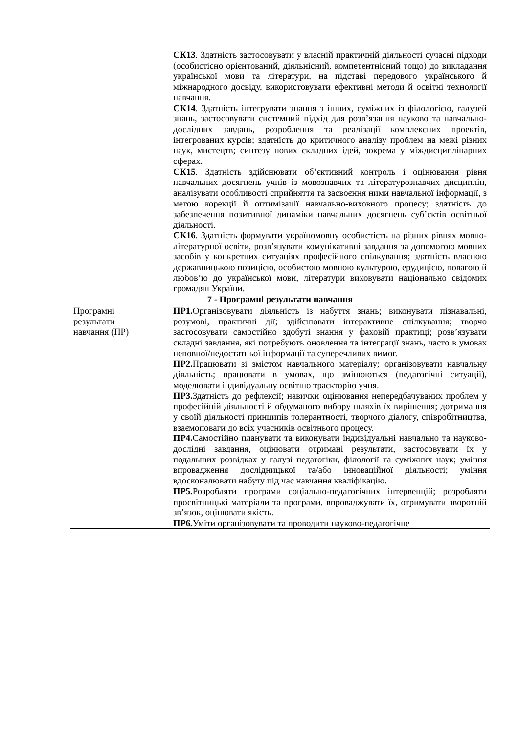| | СК13 . Здатність застосовувати у власній практичній діяльності сучасні підходи (особистісно орієнтований, діяльнісний, компетентнісний тощо) до викладання української мови та літератури, на підставі передового українського й міжнародного досвіду, використовувати ефективні методи й освітні технології навчання. СК14 . Здатність інтегрувати знання з інших, суміжних із філологією, галузей знань, застосовувати системний підхід для розв’язання науково та навчально-дослідних завдань, розроблення та реалізації комплексних проектів, інтегрованих курсів; здатність до критичного аналізу проблем на межі різних наук, мистецтв; синтезу нових складних ідей, зокрема у міждисциплінарних сферах. СК15 . Здатність здійснювати об’єктивний контроль і оцінювання рівня навчальних досягнень учнів із мовознавчих та літературознавчих дисциплін, аналізувати особливості сприйняття та засвоєння ними навчальної інформації, з метою корекції й оптимізації навчально-виховного процесу; здатність до забезпечення позитивної динаміки навчальних досягнень суб’єктів освітньої діяльності. СК16 . Здатність формувати україномовну особистість на різних рівнях мовно-літературної освіти, розв’язувати комунікативні завдання за допомогою мовних засобів у конкретних ситуаціях професійного спілкування; здатність власною державницькою позицією, особистою мовною культурою, ерудицією, повагою й любов’ю до української мови, літератури виховувати національно свідомих громадян України. |
| 7 - Програмні результати навчання | |
| Програмні результати навчання (ПР) | ПР1. Організовувати діяльність із набуття знань; виконувати пізнавальні, розумові, практичні дії; здійснювати інтерактивне спілкування; творчо застосовувати самостійно здобуті знання у фаховій практиці; розв’язувати складні завдання, які потребують оновлення та інтеграції знань, часто в умовах неповної/недостатньої інформації та суперечливих вимог. ПР2. Працювати зі змістом навчального матеріалу; організовувати навчальну діяльність; працювати в умовах, що змінюються (педагогічні ситуації), моделювати індивідуальну освітню траєкторію учня. ПР3. Здатність до рефлексії; навички оцінювання непередбачуваних проблем у професійній діяльності й обдуманого вибору шляхів їх вирішення; дотримання у своїй діяльності принципів толерантності, творчого діалогу, співробітництва, взаємоповаги до всіх учасників освітнього процесу. ПР4. Самостійно планувати та виконувати індивідуальні навчально та науково-дослідні завдання, оцінювати отримані результати, застосовувати їх у подальших розвідках у галузі педагогіки, філології та суміжних наук; уміння впровадження дослідницької та/або інноваційної діяльності; уміння вдосконалювати набуту під час навчання кваліфікацію. ПР5. Розробляти програми соціально-педагогічних інтервенцій; розробляти просвітницькі матеріали та програми, впроваджувати їх, отримувати зворотній зв’язок, оцінювати якість. ПР6. Уміти організовувати та проводити науково-педагогічне |